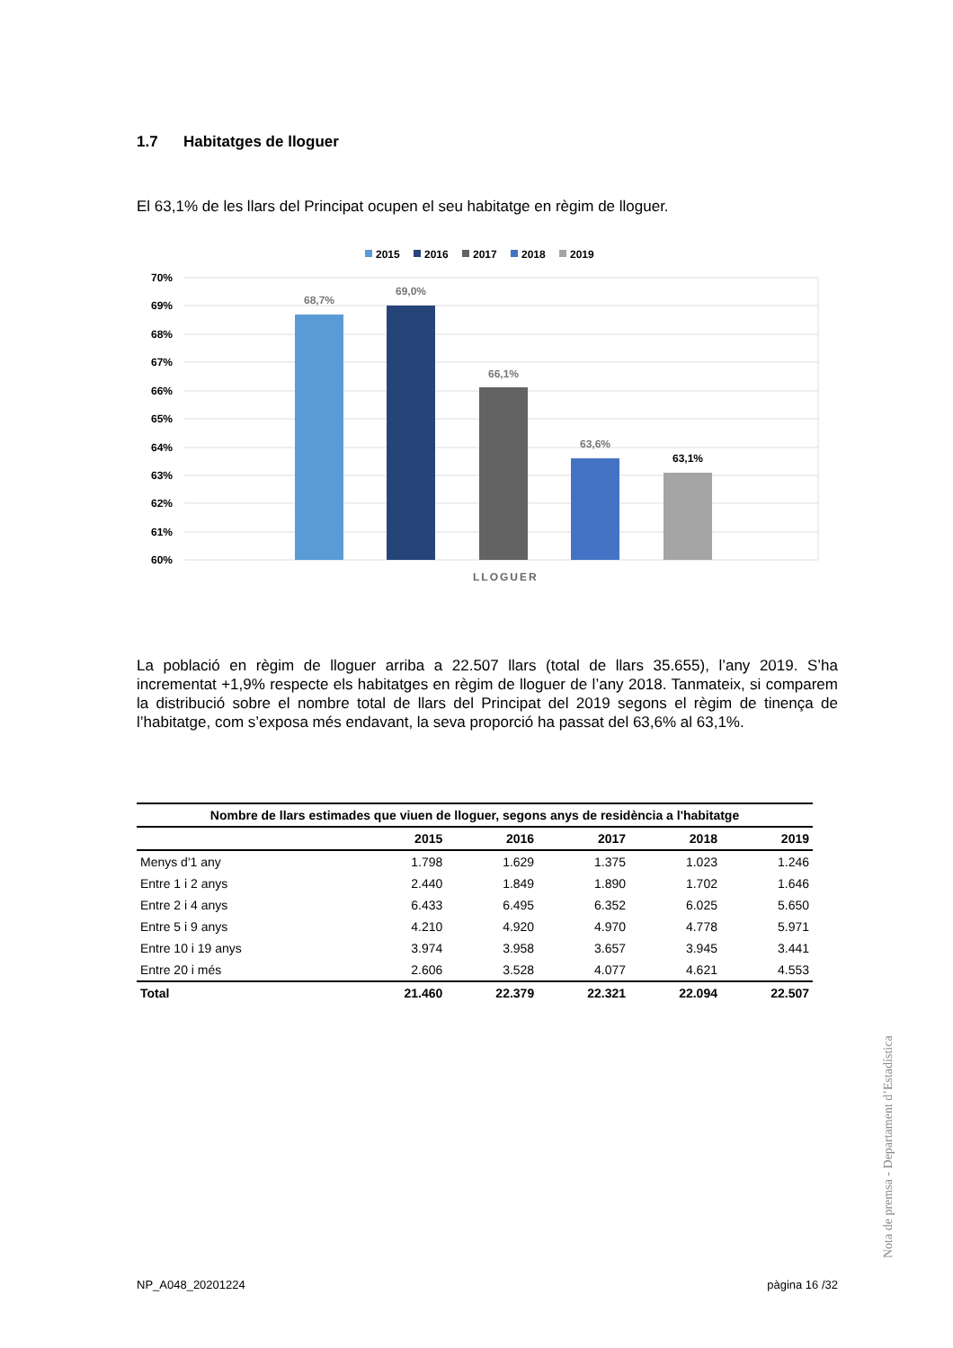1.7 Habitatges de lloguer
El 63,1% de les llars del Principat ocupen el seu habitatge en règim de lloguer.
2015
2016
2017
2018
2019
70%
69%
68%
67%
66%
65%
64%
63%
62%
61%
60%
68,7%
69,0%
66,1%
63,6%
63,1%
LLOGUER
La població en règim de lloguer arriba a 22.507 llars (total de llars 35.655), l’any 2019. S’ha incrementat +1,9% respecte els habitatges en règim de lloguer de l’any 2018. Tanmateix, si comparem la distribució sobre el nombre total de llars del Principat del 2019 segons el règim de tinença de l’habitatge, com s’exposa més endavant, la seva proporció ha passat del 63,6% al 63,1%.
| Nombre de llars estimades que viuen de lloguer, segons anys de residència a l'habitatge | | | | | |
| --- | --- | --- | --- | --- | --- |
| | 2015 | 2016 | 2017 | 2018 | 2019 |
| Menys d'1 any | 1.798 | 1.629 | 1.375 | 1.023 | 1.246 |
| Entre 1 i 2 anys | 2.440 | 1.849 | 1.890 | 1.702 | 1.646 |
| Entre 2 i 4 anys | 6.433 | 6.495 | 6.352 | 6.025 | 5.650 |
| Entre 5 i 9 anys | 4.210 | 4.920 | 4.970 | 4.778 | 5.971 |
| Entre 10 i 19 anys | 3.974 | 3.958 | 3.657 | 3.945 | 3.441 |
| Entre 20 i més | 2.606 | 3.528 | 4.077 | 4.621 | 4.553 |
| Total | 21.460 | 22.379 | 22.321 | 22.094 | 22.507 |
Nota de premsa - Departament d’Estadística
NP_A048_20201224 pàgina 16 /32